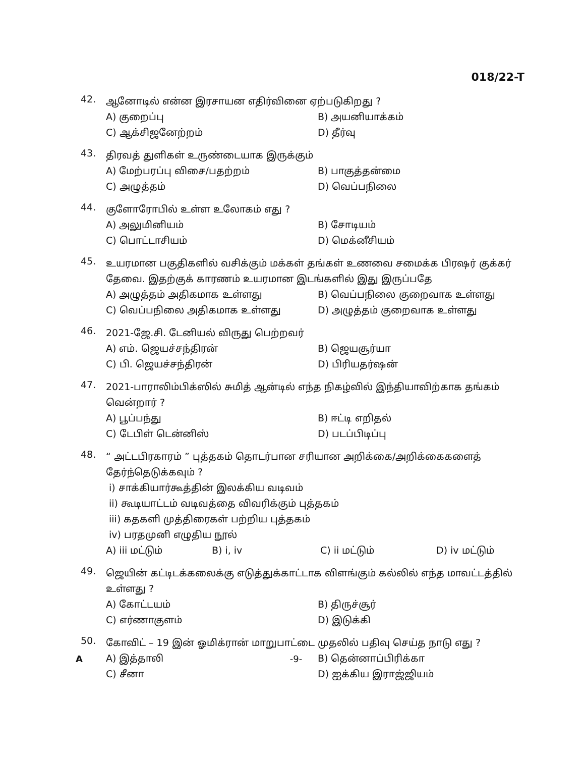018/22-T
42.
ஆனோடில் என்ன இரசாயன எதிர்வினை ஏற்படுகிறது ?
A) குறைப்பு
B) அயனியாக்கம்
C) ஆக்சிஜனேற்றம்
D) தீர்வு
43.
திரவத் துளிகள் உருண்டையாக இருக்கும்
A) மேற்பரப்பு விசை/பதற்றம்
B) பாகுத்தன்மை
C) அழுத்தம்
D) வெப்பநிலை
44.
குளோரோபில் உள்ள உலோகம் எது ?
A) அலுமினியம்
B) சோடியம்
C) பொட்டாசியம்
D) மெக்னீசியம்
45.
உயரமான பகுதிகளில் வசிக்கும் மக்கள் தங்கள் உணவை சமைக்க பிரஷர் குக்கர் தேவை. இதற்குக் காரணம் உயரமான இடங்களில் இது இருப்பதே
A) அழுத்தம் அதிகமாக உள்ளது
B) வெப்பநிலை குறைவாக உள்ளது
C) வெப்பநிலை அதிகமாக உள்ளது
D) அழுத்தம் குறைவாக உள்ளது
46.
2021-ஜே.சி. டேனியல் விருது பெற்றவர்
A) எம். ஜெயச்சந்திரன்
B) ஜெயசூர்யா
C) பி. ஜெயச்சந்திரன்
D) பிரியதர்ஷன்
47.
2021-பாராலிம்பிக்ஸில் சுமித் ஆன்டில் எந்த நிகழ்வில் இந்தியாவிற்காக தங்கம் வென்றார் ?
A) பூப்பந்து
B) ஈட்டி எறிதல்
C) டேபிள் டென்னிஸ்
D) படப்பிடிப்பு
48.
“ அட்டபிரகாரம் ” புத்தகம் தொடர்பான சரியான அறிக்கை/அறிக்கைகளைத் தேர்ந்தெடுக்கவும் ?
i) சாக்கியார்கூத்தின் இலக்கிய வடிவம்
ii) கூடியாட்டம் வடிவத்தை விவரிக்கும் புத்தகம்
iii) கதகளி முத்திரைகள் பற்றிய புத்தகம்
iv) பரதமுனி எழுதிய நூல்
A) iii மட்டும்
B) i, iv
C) ii மட்டும்
D) iv மட்டும்
49.
ஜெயின் கட்டிடக்கலைக்கு எடுத்துக்காட்டாக விளங்கும் கல்லில் எந்த மாவட்டத்தில் உள்ளது ?
A) கோட்டயம்
B) திருச்சூர்
C) எர்ணாகுளம்
D) இடுக்கி
50.
கோவிட் – 19 இன் ஓமிக்ரான் மாறுபாட்டை முதலில் பதிவு செய்த நாடு எது ?
A) இத்தாலி
B) தென்னாப்பிரிக்கா
C) சீனா
D) ஐக்கிய இராஜ்ஜியம்
A -9-